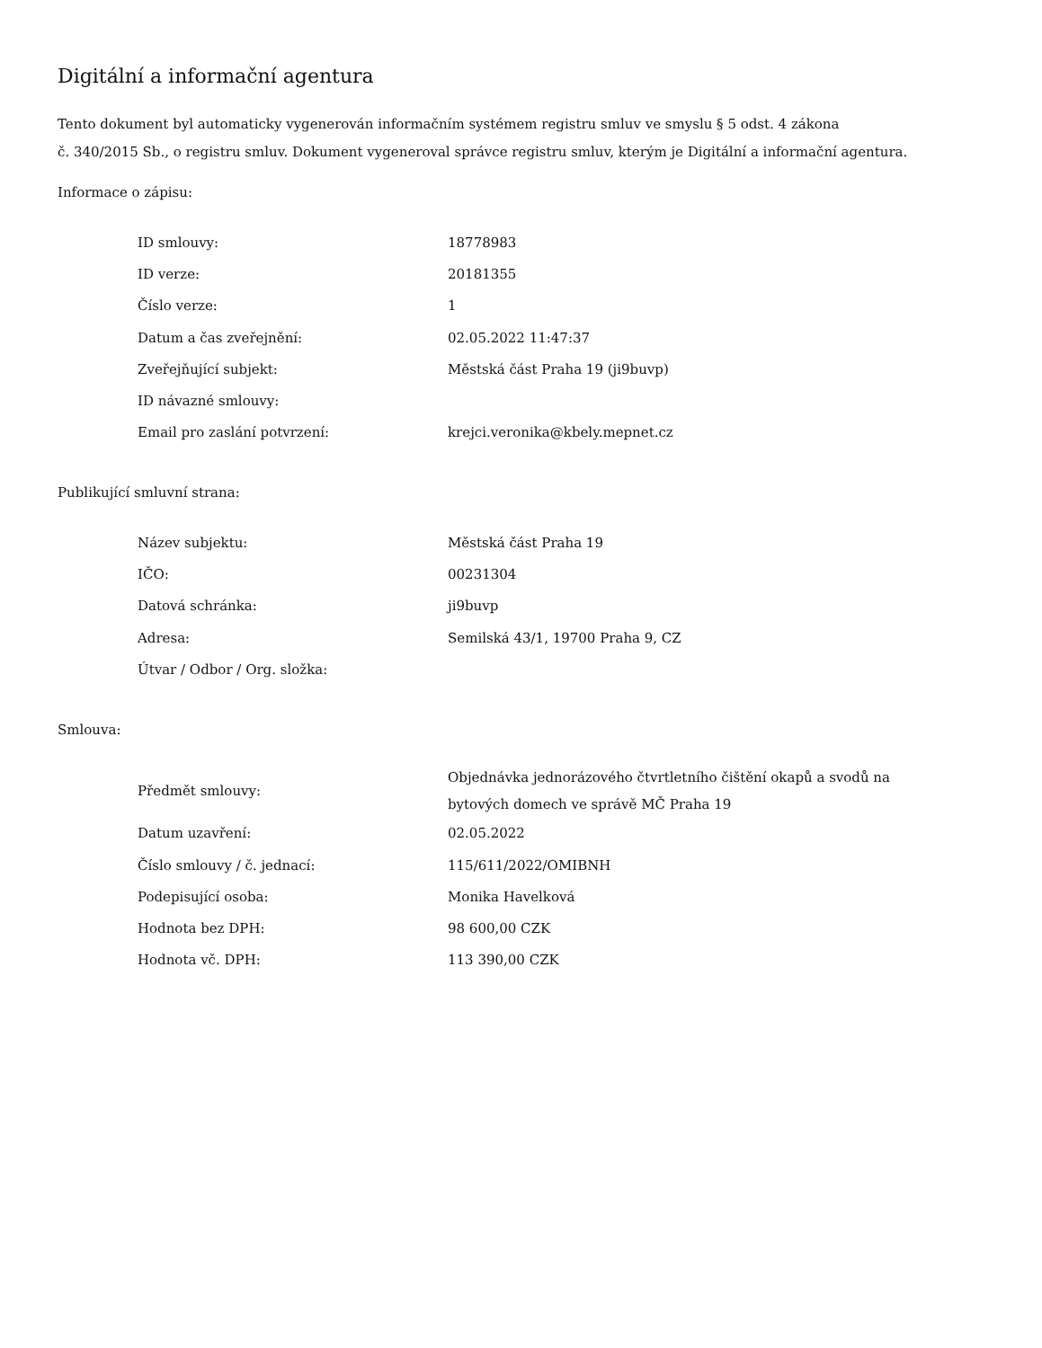Digitální a informační agentura
Tento dokument byl automaticky vygenerován informačním systémem registru smluv ve smyslu § 5 odst. 4 zákona
č. 340/2015 Sb., o registru smluv. Dokument vygeneroval správce registru smluv, kterým je Digitální a informační agentura.
Informace o zápisu:
| ID smlouvy: | 18778983 |
| ID verze: | 20181355 |
| Číslo verze: | 1 |
| Datum a čas zveřejnění: | 02.05.2022 11:47:37 |
| Zveřejňující subjekt: | Městská část Praha 19 (ji9buvp) |
| ID návazné smlouvy: | |
| Email pro zaslání potvrzení: | krejci.veronika@kbely.mepnet.cz |
Publikující smluvní strana:
| Název subjektu: | Městská část Praha 19 |
| IČO: | 00231304 |
| Datová schránka: | ji9buvp |
| Adresa: | Semilská 43/1, 19700 Praha 9, CZ |
| Útvar / Odbor / Org. složka: | |
Smlouva:
| Předmět smlouvy: | Objednávka jednorázového čtvrtletního čištění okapů a svodů na bytových domech ve správě MČ Praha 19 |
| Datum uzavření: | 02.05.2022 |
| Číslo smlouvy / č. jednací: | 115/611/2022/OMIBNH |
| Podepisující osoba: | Monika Havelková |
| Hodnota bez DPH: | 98 600,00 CZK |
| Hodnota vč. DPH: | 113 390,00 CZK |